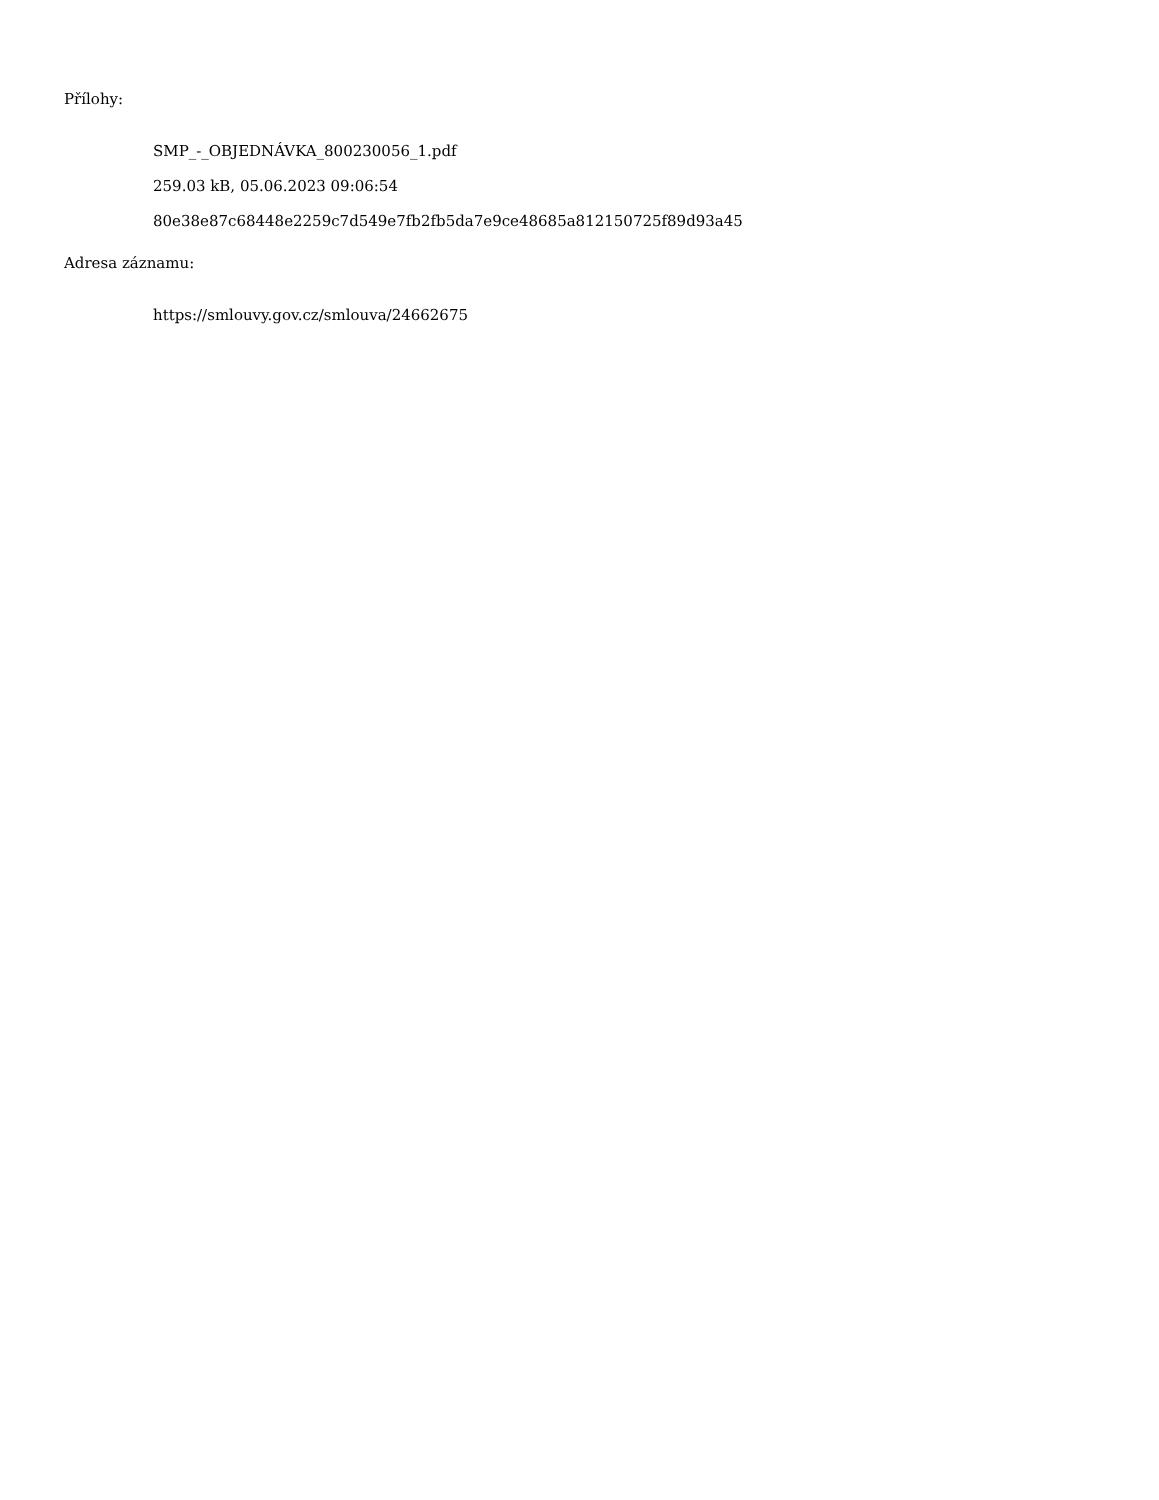Přílohy:
SMP_-_OBJEDNÁVKA_800230056_1.pdf
259.03 kB, 05.06.2023 09:06:54
80e38e87c68448e2259c7d549e7fb2fb5da7e9ce48685a812150725f89d93a45
Adresa záznamu:
https://smlouvy.gov.cz/smlouva/24662675